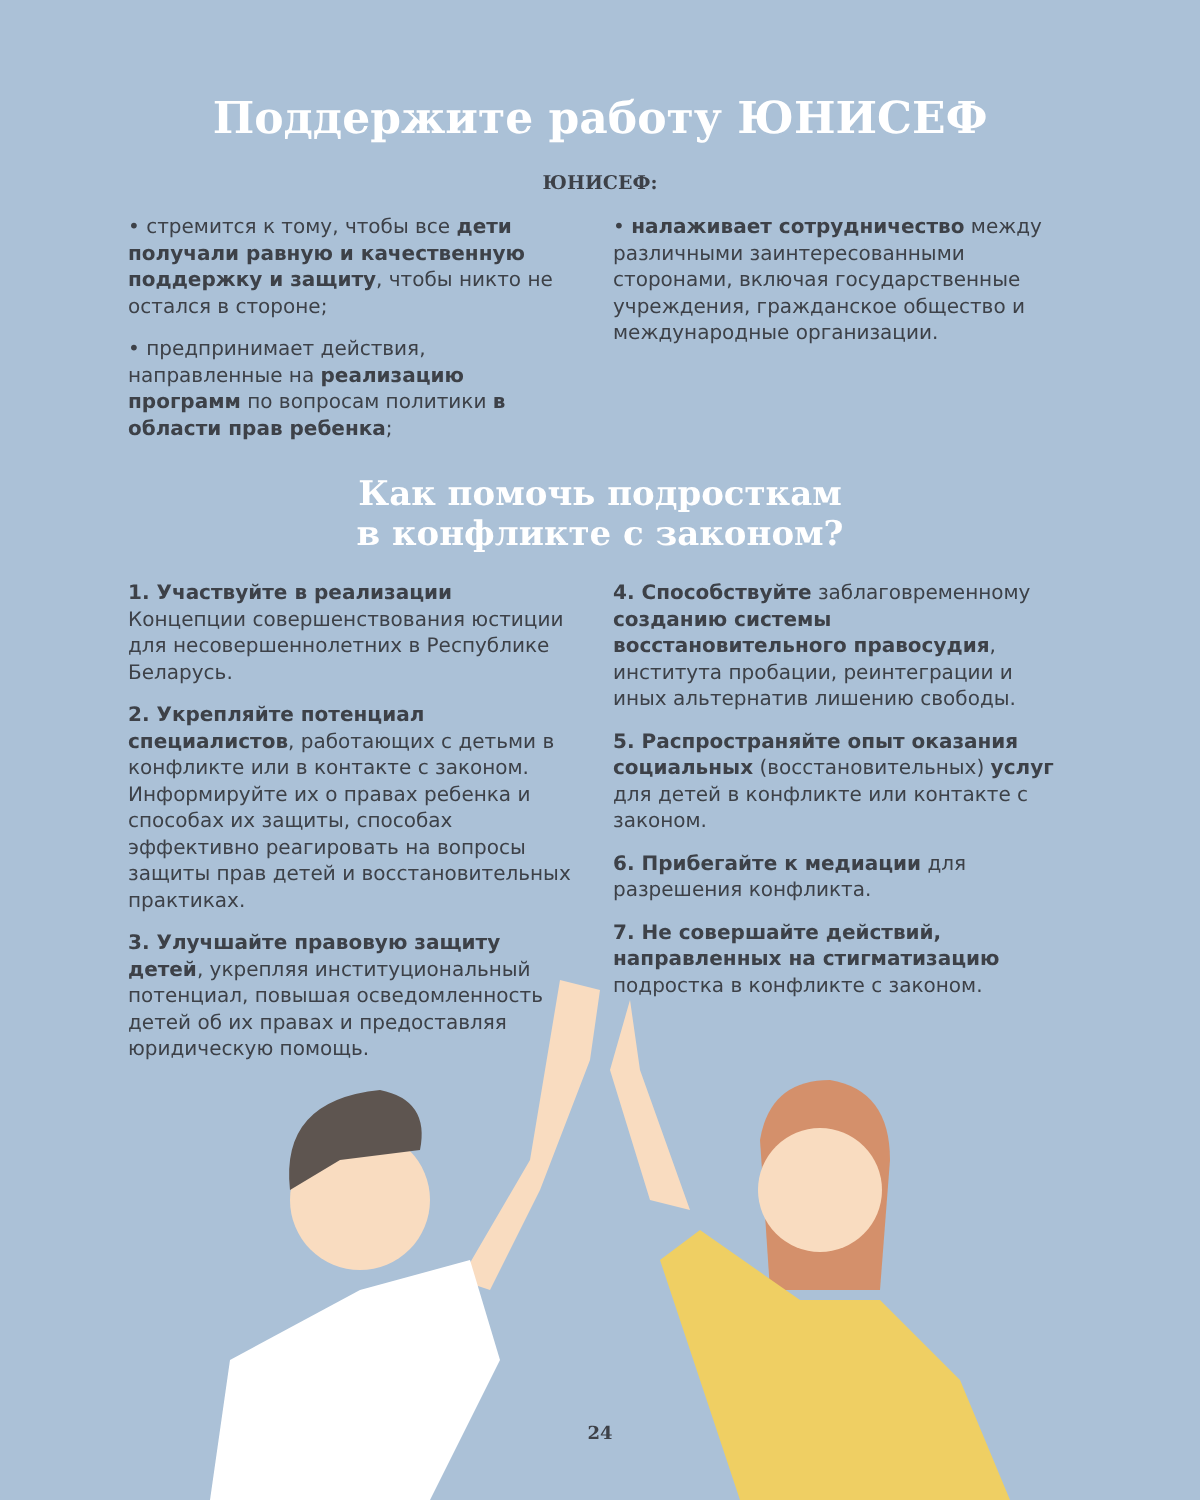Поддержите работу ЮНИСЕФ
ЮНИСЕФ:
• стремится к тому, чтобы все дети получали равную и качественную поддержку и защиту, чтобы никто не остался в стороне;
• предпринимает действия, направленные на реализацию программ по вопросам политики в области прав ребенка;
• налаживает сотрудничество между различными заинтересованными сторонами, включая государственные учреждения, гражданское общество и международные организации.
Как помочь подросткам
в конфликте с законом?
1. Участвуйте в реализации Концепции совершенствования юстиции для несовершеннолетних в Республике Беларусь.
2. Укрепляйте потенциал специалистов, работающих с детьми в конфликте или в контакте с законом. Информируйте их о правах ребенка и способах их защиты, способах эффективно реагировать на вопросы защиты прав детей и восстановительных практиках.
3. Улучшайте правовую защиту детей, укрепляя институциональный потенциал, повышая осведомленность детей об их правах и предоставляя юридическую помощь.
4. Способствуйте заблаговременному созданию системы восстановительного правосудия, института пробации, реинтеграции и иных альтернатив лишению свободы.
5. Распространяйте опыт оказания социальных (восстановительных) услуг для детей в конфликте или контакте с законом.
6. Прибегайте к медиации для разрешения конфликта.
7. Не совершайте действий, направленных на стигматизацию подростка в конфликте с законом.
24